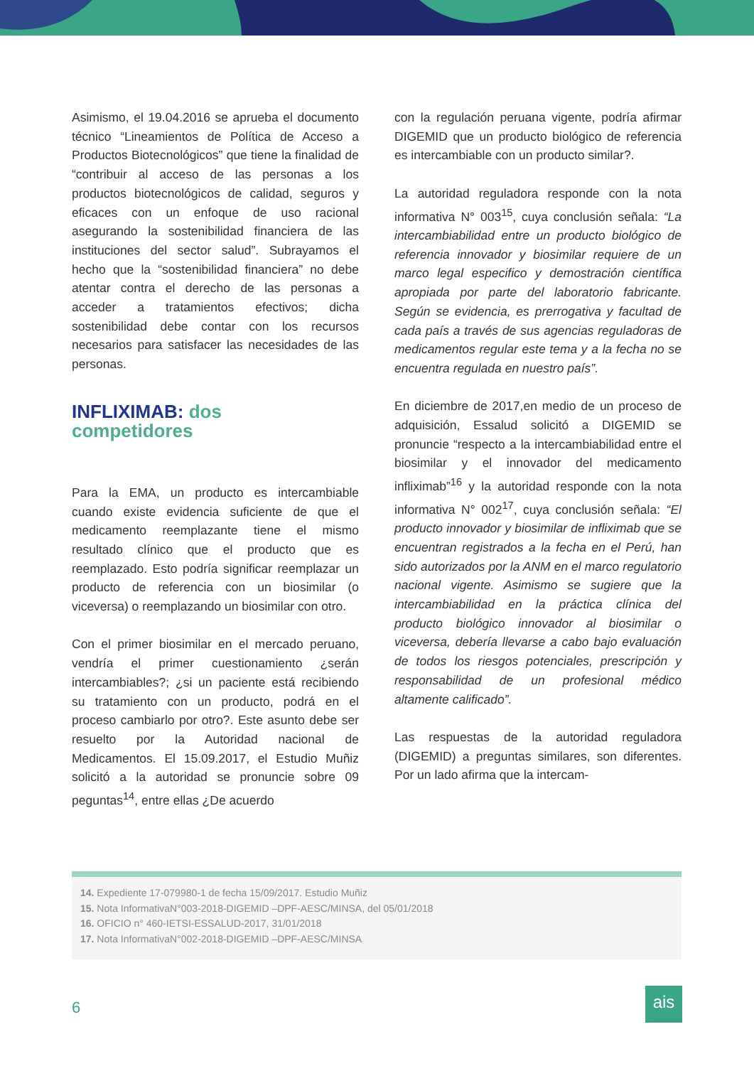Asimismo, el 19.04.2016 se aprueba el documento técnico “Lineamientos de Política de Acceso a Productos Biotecnológicos” que tiene la finalidad de “contribuir al acceso de las personas a los productos biotecnológicos de calidad, seguros y eficaces con un enfoque de uso racional asegurando la sostenibilidad financiera de las instituciones del sector salud”. Subrayamos el hecho que la “sostenibilidad financiera” no debe atentar contra el derecho de las personas a acceder a tratamientos efectivos; dicha sostenibilidad debe contar con los recursos necesarios para satisfacer las necesidades de las personas.
INFLIXIMAB: dos
competidores
Para la EMA, un producto es intercambiable cuando existe evidencia suficiente de que el medicamento reemplazante tiene el mismo resultado clínico que el producto que es reemplazado. Esto podría significar reemplazar un producto de referencia con un biosimilar (o viceversa) o reemplazando un biosimilar con otro.
Con el primer biosimilar en el mercado peruano, vendría el primer cuestionamiento ¿serán intercambiables?; ¿si un paciente está recibiendo su tratamiento con un producto, podrá en el proceso cambiarlo por otro?. Este asunto debe ser resuelto por la Autoridad nacional de Medicamentos. El 15.09.2017, el Estudio Muñiz solicitó a la autoridad se pronuncie sobre 09 peguntas<sup>14</sup>, entre ellas ¿De acuerdo
con la regulación peruana vigente, podría afirmar DIGEMID que un producto biológico de referencia es intercambiable con un producto similar?.
La autoridad reguladora responde con la nota informativa N° 003<sup>15</sup>, cuya conclusión señala: “La intercambiabilidad entre un producto biológico de referencia innovador y biosimilar requiere de un marco legal especifico y demostración científica apropiada por parte del laboratorio fabricante. Según se evidencia, es prerrogativa y facultad de cada país a través de sus agencias reguladoras de medicamentos regular este tema y a la fecha no se encuentra regulada en nuestro país”.
En diciembre de 2017,en medio de un proceso de adquisición, Essalud solicitó a DIGEMID se pronuncie “respecto a la intercambiabilidad entre el biosimilar y el innovador del medicamento infliximab”<sup>16</sup> y la autoridad responde con la nota informativa N° 002<sup>17</sup>, cuya conclusión señala: “El producto innovador y biosimilar de infliximab que se encuentran registrados a la fecha en el Perú, han sido autorizados por la ANM en el marco regulatorio nacional vigente. Asimismo se sugiere que la intercambiabilidad en la práctica clínica del producto biológico innovador al biosimilar o viceversa, debería llevarse a cabo bajo evaluación de todos los riesgos potenciales, prescripción y responsabilidad de un profesional médico altamente calificado”.
Las respuestas de la autoridad reguladora (DIGEMID) a preguntas similares, son diferentes. Por un lado afirma que la intercam-
14. Expediente 17-079980-1 de fecha 15/09/2017. Estudio Muñiz
15. Nota InformativaN°003-2018-DIGEMID –DPF-AESC/MINSA, del 05/01/2018
16. OFICIO n° 460-IETSI-ESSALUD-2017, 31/01/2018
17. Nota InformativaN°002-2018-DIGEMID –DPF-AESC/MINSA
6
ais